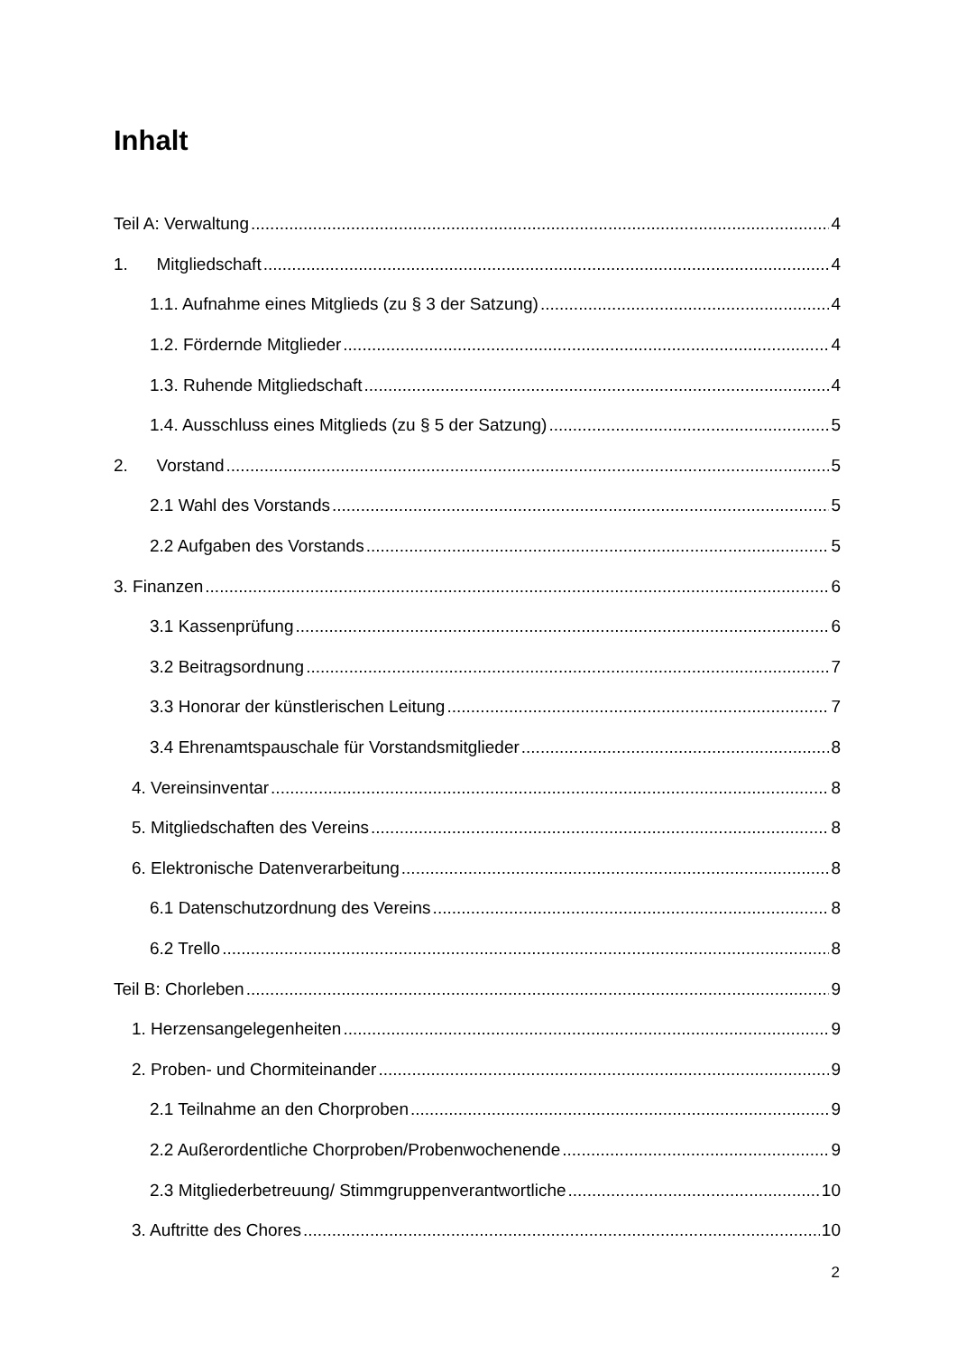Inhalt
Teil A: Verwaltung 4
1. Mitgliedschaft 4
1.1. Aufnahme eines Mitglieds (zu § 3 der Satzung) 4
1.2. Fördernde Mitglieder 4
1.3. Ruhende Mitgliedschaft 4
1.4. Ausschluss eines Mitglieds (zu § 5 der Satzung) 5
2. Vorstand 5
2.1 Wahl des Vorstands 5
2.2 Aufgaben des Vorstands 5
3. Finanzen 6
3.1 Kassenprüfung 6
3.2 Beitragsordnung 7
3.3 Honorar der künstlerischen Leitung 7
3.4 Ehrenamtspauschale für Vorstandsmitglieder 8
4. Vereinsinventar 8
5. Mitgliedschaften des Vereins 8
6. Elektronische Datenverarbeitung 8
6.1 Datenschutzordnung des Vereins 8
6.2 Trello 8
Teil B: Chorleben 9
1. Herzensangelegenheiten 9
2. Proben- und Chormiteinander 9
2.1 Teilnahme an den Chorproben 9
2.2 Außerordentliche Chorproben/Probenwochenende 9
2.3 Mitgliederbetreuung/ Stimmgruppenverantwortliche 10
3. Auftritte des Chores 10
2